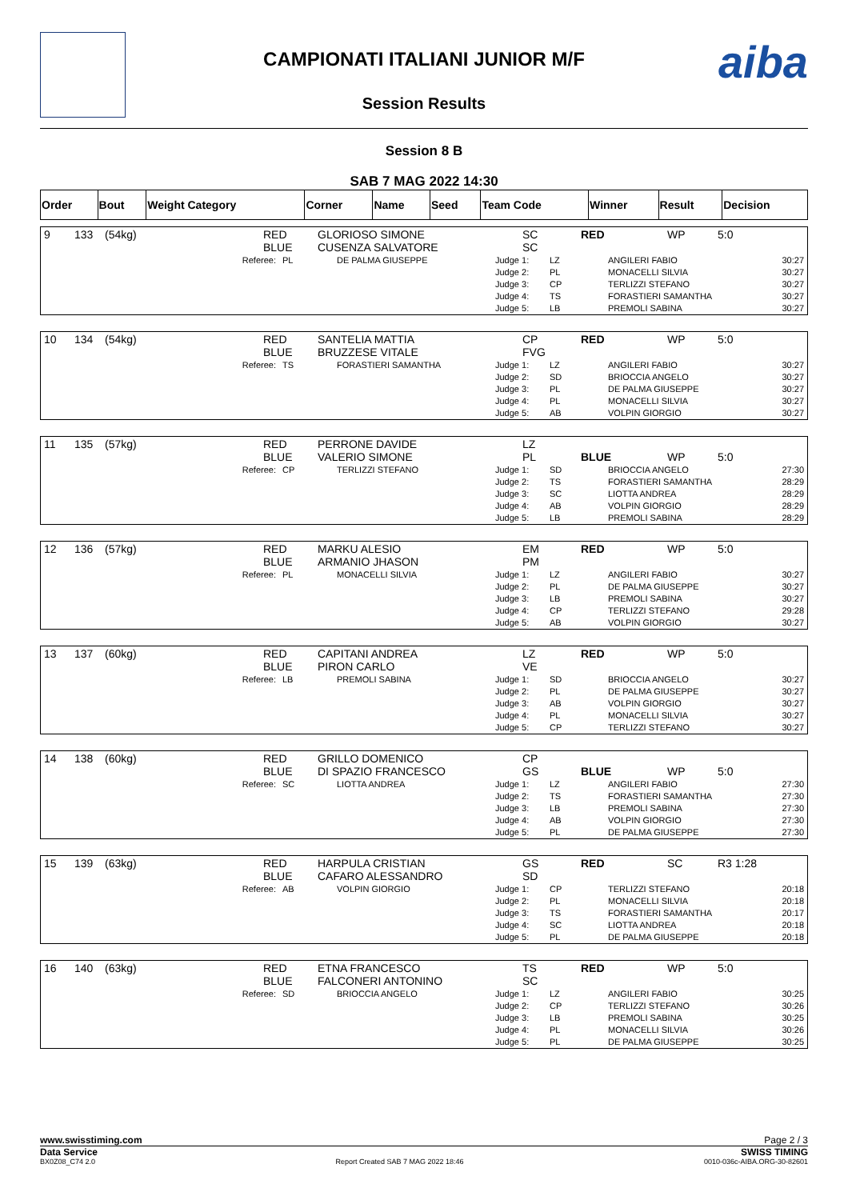aiba
CAMPIONATI ITALIANI JUNIOR M/F
Session Results
Session 8 B
SAB 7 MAG 2022 14:30
| Order | Bout | Weight Category | Corner | Name | Seed | Team Code | Winner | Result | Decision |
| 9 | 133 | (54kg) | RED BLUE | GLORIOSO SIMONE CUSENZA SALVATORE | | SC SC | RED | WP | 5:0 |
| Referee: | PL | DE PALMA GIUSEPPE | Judge 1: Judge 2: Judge 3: Judge 4: Judge 5: | LZ PL CP TS LB | ANGILERI FABIO MONACELLI SILVIA TERLIZZI STEFANO FORASTIERI SAMANTHA PREMOLI SABINA | 30:27 30:27 30:27 30:27 30:27 |
| 10 | 134 | (54kg) | RED BLUE | SANTELIA MATTIA BRUZZESE VITALE | | CP FVG | RED | WP | 5:0 |
| Referee: | TS | FORASTIERI SAMANTHA | Judge 1: Judge 2: Judge 3: Judge 4: Judge 5: | LZ SD PL PL AB | ANGILERI FABIO BRIOCCIA ANGELO DE PALMA GIUSEPPE MONACELLI SILVIA VOLPIN GIORGIO | 30:27 30:27 30:27 30:27 30:27 |
| 11 | 135 | (57kg) | RED BLUE | PERRONE DAVIDE VALERIO SIMONE | | LZ PL | BLUE | WP | 5:0 |
| Referee: | CP | TERLIZZI STEFANO | Judge 1: Judge 2: Judge 3: Judge 4: Judge 5: | SD TS SC AB LB | BRIOCCIA ANGELO FORASTIERI SAMANTHA LIOTTA ANDREA VOLPIN GIORGIO PREMOLI SABINA | 27:30 28:29 28:29 28:29 28:29 |
| 12 | 136 | (57kg) | RED BLUE | MARKU ALESIO ARMANIO JHASON | | EM PM | RED | WP | 5:0 |
| Referee: | PL | MONACELLI SILVIA | Judge 1: Judge 2: Judge 3: Judge 4: Judge 5: | LZ PL LB CP AB | ANGILERI FABIO DE PALMA GIUSEPPE PREMOLI SABINA TERLIZZI STEFANO VOLPIN GIORGIO | 30:27 30:27 30:27 29:28 30:27 |
| 13 | 137 | (60kg) | RED BLUE | CAPITANI ANDREA PIRON CARLO | | LZ VE | RED | WP | 5:0 |
| Referee: | LB | PREMOLI SABINA | Judge 1: Judge 2: Judge 3: Judge 4: Judge 5: | SD PL AB PL CP | BRIOCCIA ANGELO DE PALMA GIUSEPPE VOLPIN GIORGIO MONACELLI SILVIA TERLIZZI STEFANO | 30:27 30:27 30:27 30:27 30:27 |
| 14 | 138 | (60kg) | RED BLUE | GRILLO DOMENICO DI SPAZIO FRANCESCO | | CP GS | BLUE | WP | 5:0 |
| Referee: | SC | LIOTTA ANDREA | Judge 1: Judge 2: Judge 3: Judge 4: Judge 5: | LZ TS LB AB PL | ANGILERI FABIO FORASTIERI SAMANTHA PREMOLI SABINA VOLPIN GIORGIO DE PALMA GIUSEPPE | 27:30 27:30 27:30 27:30 27:30 |
| 15 | 139 | (63kg) | RED BLUE | HARPULA CRISTIAN CAFARO ALESSANDRO | | GS SD | RED | SC | R3 1:28 |
| Referee: | AB | VOLPIN GIORGIO | Judge 1: Judge 2: Judge 3: Judge 4: Judge 5: | CP PL TS SC PL | TERLIZZI STEFANO MONACELLI SILVIA FORASTIERI SAMANTHA LIOTTA ANDREA DE PALMA GIUSEPPE | 20:18 20:18 20:17 20:18 20:18 |
| 16 | 140 | (63kg) | RED BLUE | ETNA FRANCESCO FALCONERI ANTONINO | | TS SC | RED | WP | 5:0 |
| Referee: | SD | BRIOCCIA ANGELO | Judge 1: Judge 2: Judge 3: Judge 4: Judge 5: | LZ CP LB PL PL | ANGILERI FABIO TERLIZZI STEFANO PREMOLI SABINA MONACELLI SILVIA DE PALMA GIUSEPPE | 30:25 30:26 30:25 30:26 30:25 |
www.swisstiming.com Page 2 / 3
Data Service SWISS TIMING
BX0Z08_C74 2.0 Report Created SAB 7 MAG 2022 18:46 0010-036c-AIBA.ORG-30-82601